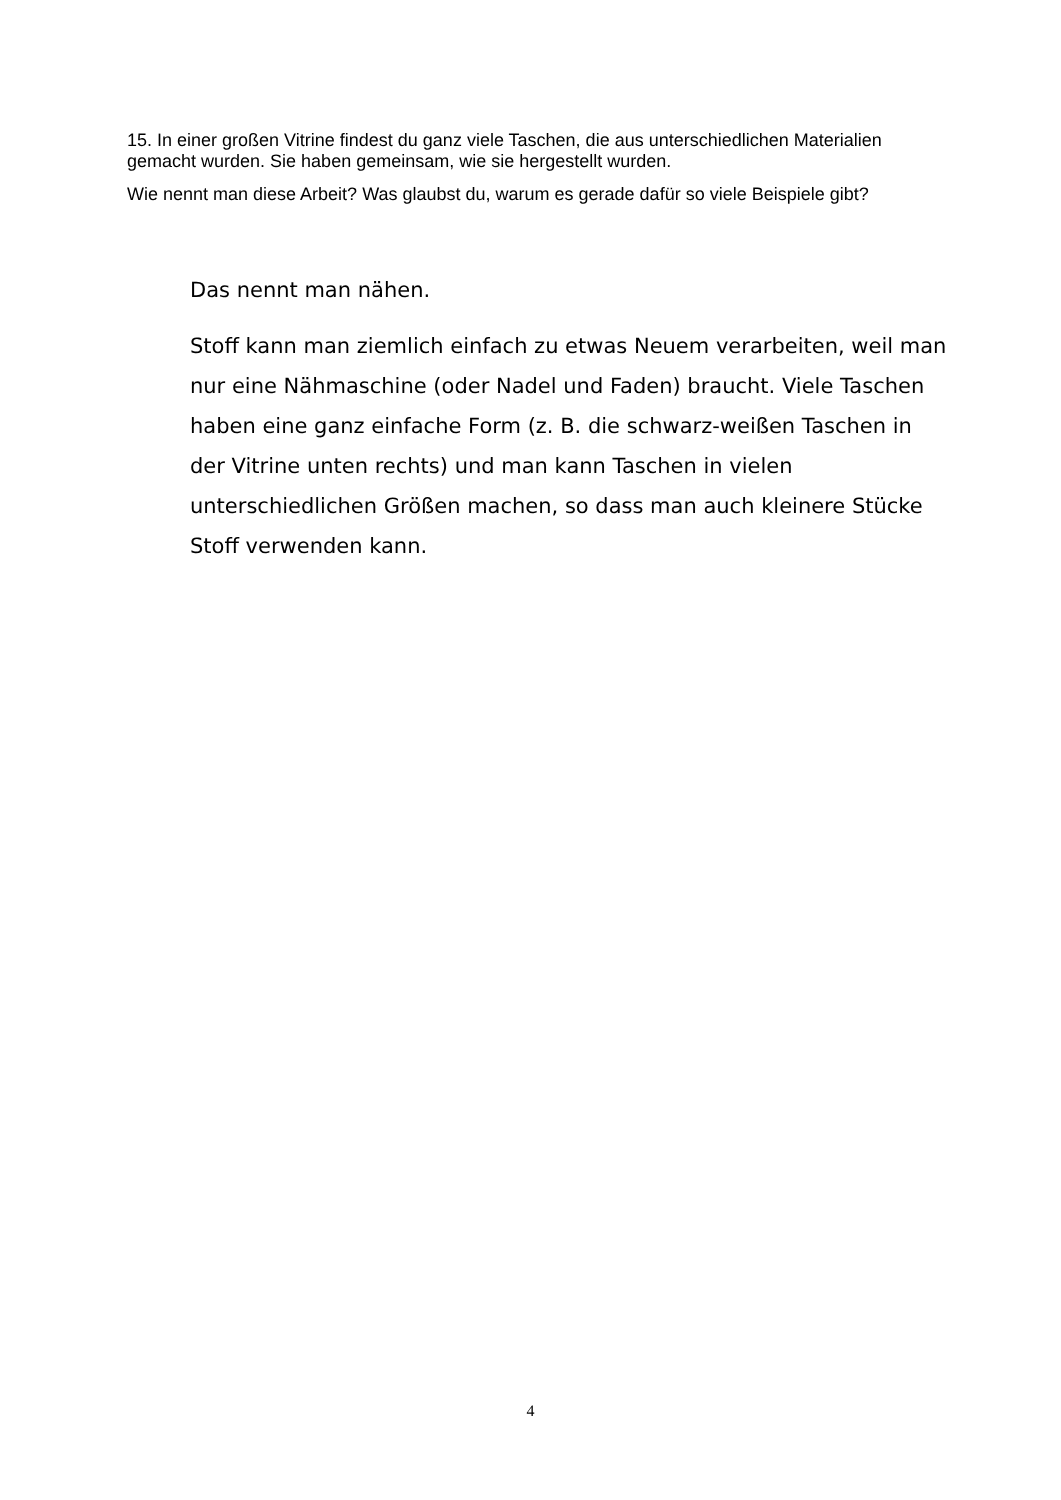15. In einer großen Vitrine findest du ganz viele Taschen, die aus unterschiedlichen Materialien gemacht wurden. Sie haben gemeinsam, wie sie hergestellt wurden.
Wie nennt man diese Arbeit? Was glaubst du, warum es gerade dafür so viele Beispiele gibt?
Das nennt man nähen.
Stoff kann man ziemlich einfach zu etwas Neuem verarbeiten, weil man nur eine Nähmaschine (oder Nadel und Faden) braucht. Viele Taschen haben eine ganz einfache Form (z. B. die schwarz-weißen Taschen in der Vitrine unten rechts) und man kann Taschen in vielen unterschiedlichen Größen machen, so dass man auch kleinere Stücke Stoff verwenden kann.
4